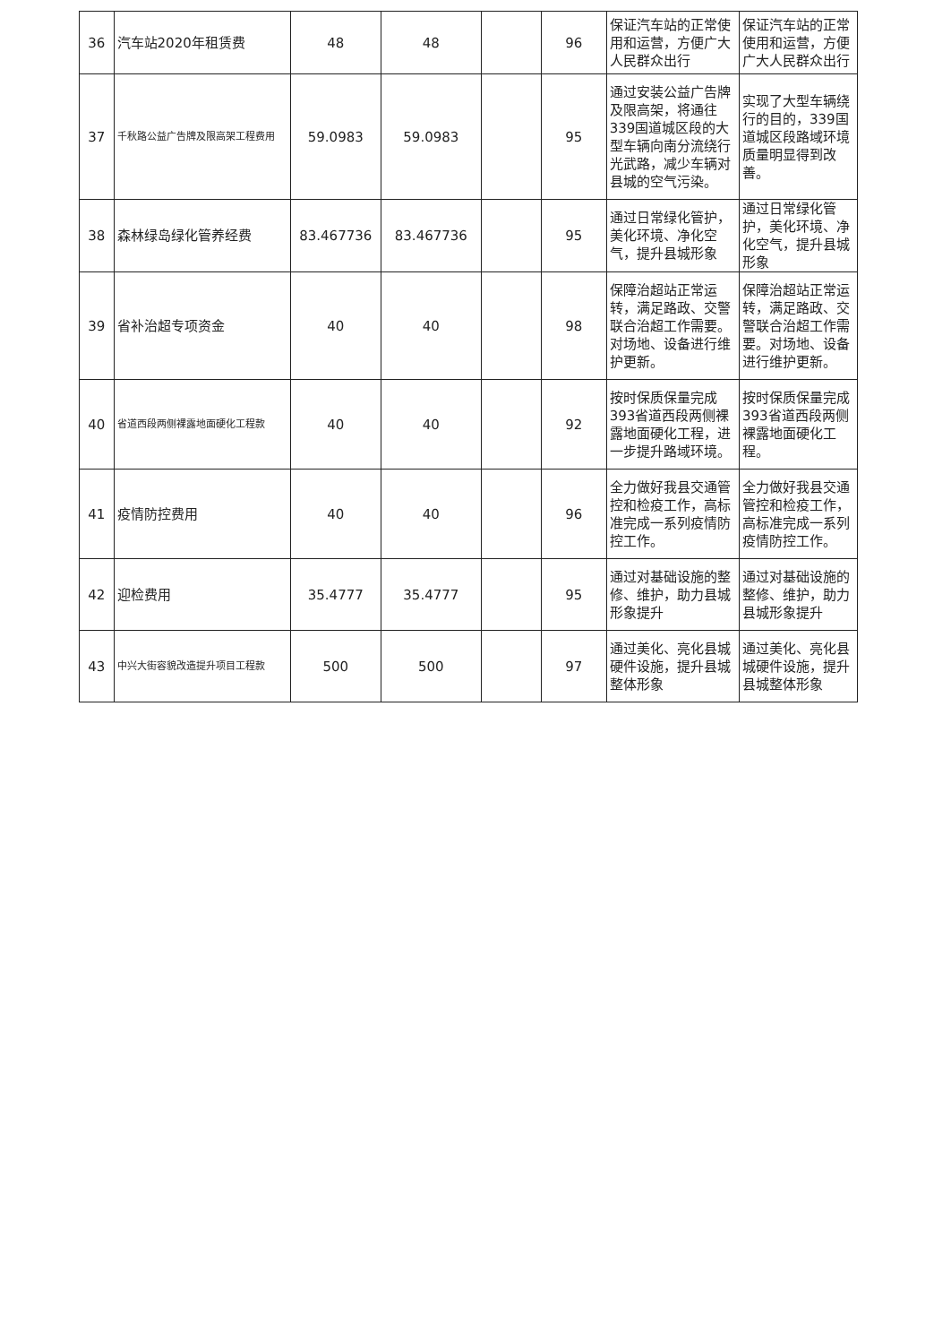| 36 | 汽车站2020年租赁费 | 48 | 48 | | 96 | 保证汽车站的正常使用和运营，方便广大人民群众出行 | 保证汽车站的正常使用和运营，方便广大人民群众出行 |
| 37 | 千秋路公益广告牌及限高架工程费用 | 59.0983 | 59.0983 | | 95 | 通过安装公益广告牌及限高架，将通往339国道城区段的大型车辆向南分流绕行光武路，减少车辆对县城的空气污染。 | 实现了大型车辆绕行的目的，339国道城区段路域环境质量明显得到改善。 |
| 38 | 森林绿岛绿化管养经费 | 83.467736 | 83.467736 | | 95 | 通过日常绿化管护，美化环境、净化空气，提升县城形象 | 通过日常绿化管护，美化环境、净化空气，提升县城形象 |
| 39 | 省补治超专项资金 | 40 | 40 | | 98 | 保障治超站正常运转，满足路政、交警联合治超工作需要。对场地、设备进行维护更新。 | 保障治超站正常运转，满足路政、交警联合治超工作需要。对场地、设备进行维护更新。 |
| 40 | 省道西段两侧裸露地面硬化工程款 | 40 | 40 | | 92 | 按时保质保量完成393省道西段两侧裸露地面硬化工程，进一步提升路域环境。 | 按时保质保量完成393省道西段两侧裸露地面硬化工程。 |
| 41 | 疫情防控费用 | 40 | 40 | | 96 | 全力做好我县交通管控和检疫工作，高标准完成一系列疫情防控工作。 | 全力做好我县交通管控和检疫工作，高标准完成一系列疫情防控工作。 |
| 42 | 迎检费用 | 35.4777 | 35.4777 | | 95 | 通过对基础设施的整修、维护，助力县城形象提升 | 通过对基础设施的整修、维护，助力县城形象提升 |
| 43 | 中兴大街容貌改造提升项目工程款 | 500 | 500 | | 97 | 通过美化、亮化县城硬件设施，提升县城整体形象 | 通过美化、亮化县城硬件设施，提升县城整体形象 |